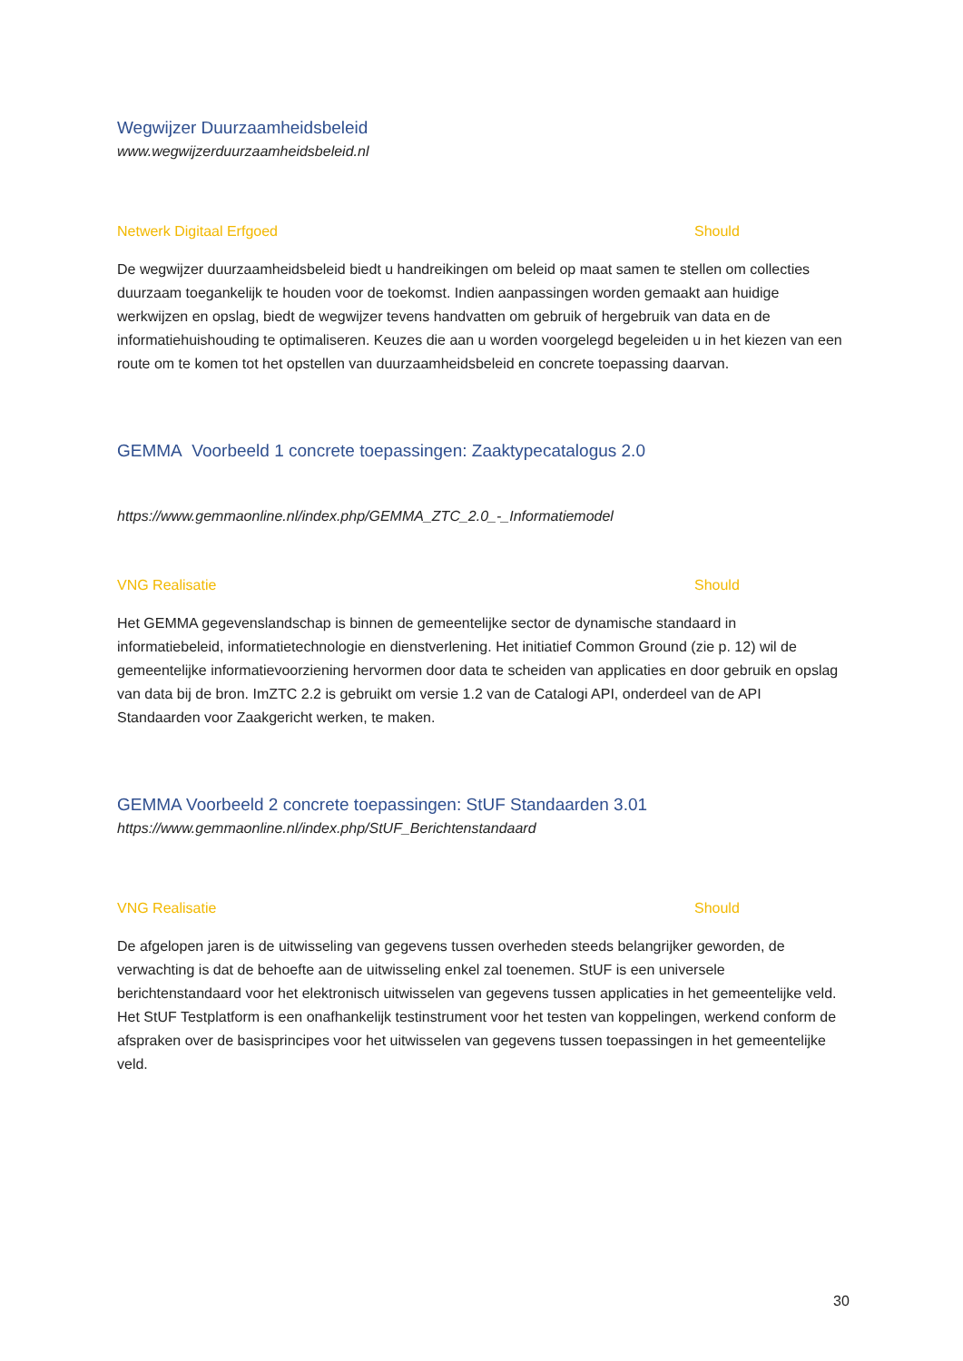Wegwijzer Duurzaamheidsbeleid
www.wegwijzerduurzaamheidsbeleid.nl
Netwerk Digitaal Erfgoed Should
De wegwijzer duurzaamheidsbeleid biedt u handreikingen om beleid op maat samen te stellen om collecties duurzaam toegankelijk te houden voor de toekomst. Indien aanpassingen worden gemaakt aan huidige werkwijzen en opslag, biedt de wegwijzer tevens handvatten om gebruik of hergebruik van data en de informatiehuishouding te optimaliseren. Keuzes die aan u worden voorgelegd begeleiden u in het kiezen van een route om te komen tot het opstellen van duurzaamheidsbeleid en concrete toepassing daarvan.
GEMMA Voorbeeld 1 concrete toepassingen: Zaaktypecatalogus 2.0
https://www.gemmaonline.nl/index.php/GEMMA_ZTC_2.0_-_Informatiemodel
VNG Realisatie Should
Het GEMMA gegevenslandschap is binnen de gemeentelijke sector de dynamische standaard in informatiebeleid, informatietechnologie en dienstverlening. Het initiatief Common Ground (zie p. 12) wil de gemeentelijke informatievoorziening hervormen door data te scheiden van applicaties en door gebruik en opslag van data bij de bron. ImZTC 2.2 is gebruikt om versie 1.2 van de Catalogi API, onderdeel van de API Standaarden voor Zaakgericht werken, te maken.
GEMMA Voorbeeld 2 concrete toepassingen: StUF Standaarden 3.01
https://www.gemmaonline.nl/index.php/StUF_Berichtenstandaard
VNG Realisatie Should
De afgelopen jaren is de uitwisseling van gegevens tussen overheden steeds belangrijker geworden, de verwachting is dat de behoefte aan de uitwisseling enkel zal toenemen. StUF is een universele berichtenstandaard voor het elektronisch uitwisselen van gegevens tussen applicaties in het gemeentelijke veld. Het StUF Testplatform is een onafhankelijk testinstrument voor het testen van koppelingen, werkend conform de afspraken over de basisprincipes voor het uitwisselen van gegevens tussen toepassingen in het gemeentelijke veld.
30